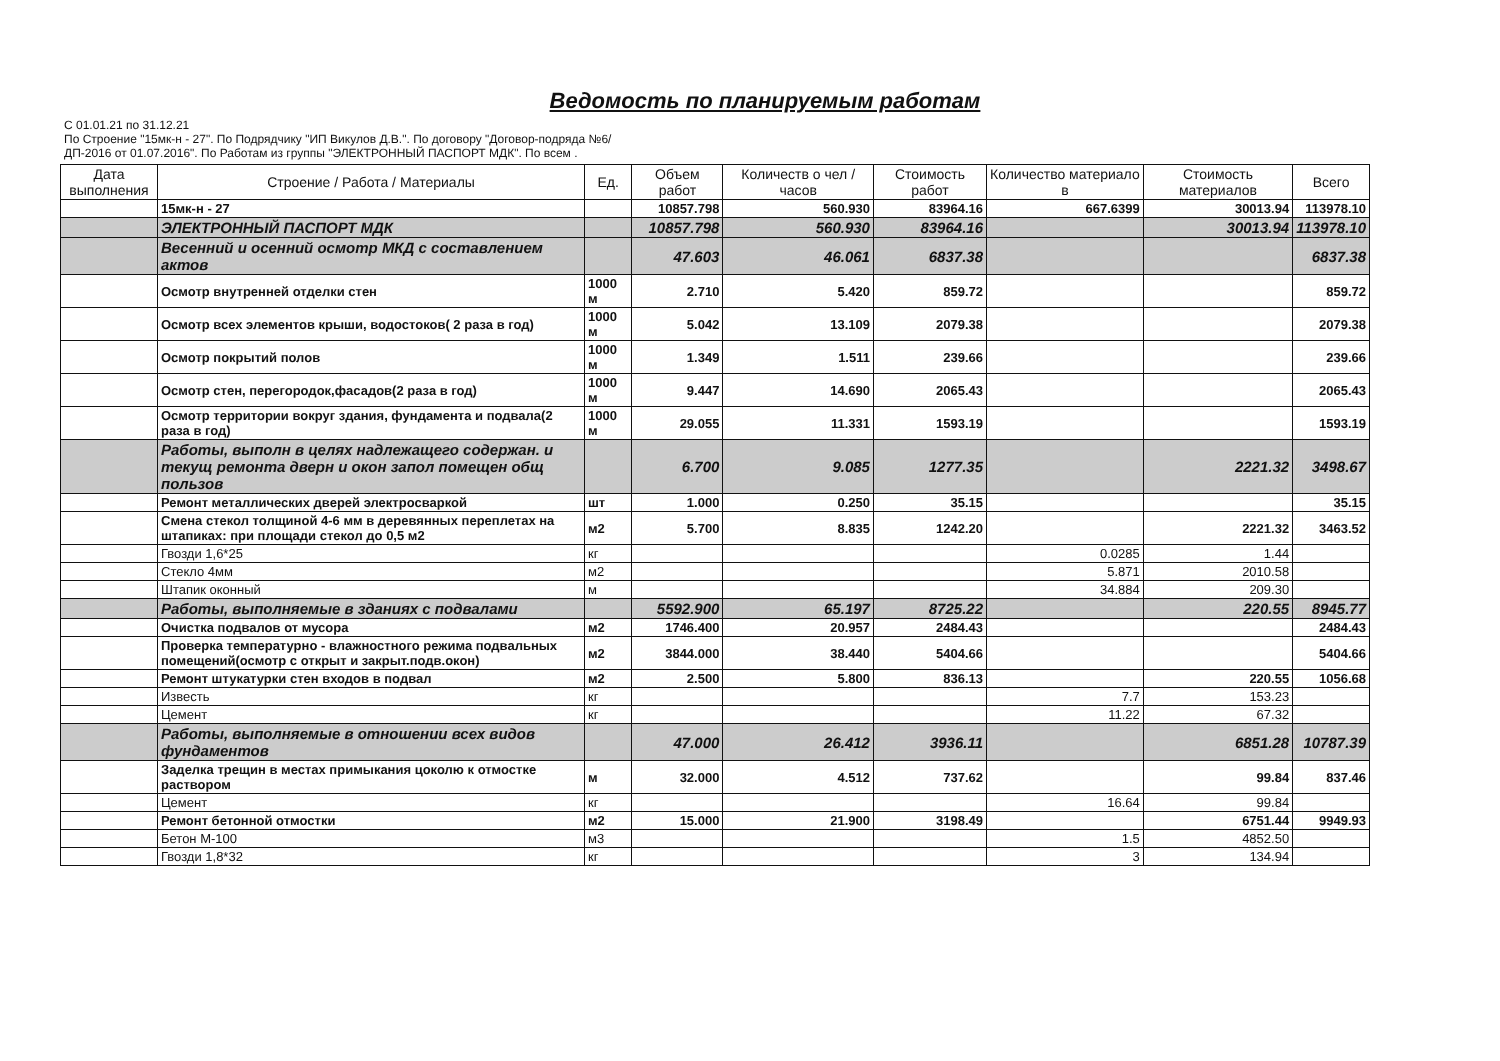Ведомость по планируемым работам
С 01.01.21 по 31.12.21
По Строение "15мк-н - 27". По Подрядчику "ИП Викулов Д.В.". По договору "Договор-подряда №6/ДП-2016 от 01.07.2016". По Работам из группы "ЭЛЕКТРОННЫЙ ПАСПОРТ МДК". По всем .
| Дата выполнения | Строение / Работа / Материалы | Ед. | Объем работ | Количеств о чел / часов | Стоимость работ | Количество материало в | Стоимость материалов | Всего |
| --- | --- | --- | --- | --- | --- | --- | --- | --- |
| | 15мк-н - 27 | | 10857.798 | 560.930 | 83964.16 | 667.6399 | 30013.94 | 113978.10 |
| | ЭЛЕКТРОННЫЙ ПАСПОРТ МДК | | 10857.798 | 560.930 | 83964.16 | | 30013.94 | 113978.10 |
| | Весенний и осенний осмотр МКД с составлением актов | | 47.603 | 46.061 | 6837.38 | | | 6837.38 |
| | Осмотр внутренней отделки стен | 1000 м | 2.710 | 5.420 | 859.72 | | | 859.72 |
| | Осмотр всех элементов крыши, водостоков( 2 раза в год) | 1000 м | 5.042 | 13.109 | 2079.38 | | | 2079.38 |
| | Осмотр покрытий полов | 1000 м | 1.349 | 1.511 | 239.66 | | | 239.66 |
| | Осмотр стен, перегородок,фасадов(2 раза в год) | 1000 м | 9.447 | 14.690 | 2065.43 | | | 2065.43 |
| | Осмотр территории вокруг здания, фундамента и подвала(2 раза в год) | 1000 м | 29.055 | 11.331 | 1593.19 | | | 1593.19 |
| | Работы, выполн в целях надлежащего содержан. и текущ ремонта дверн и окон запол помещен общ пользов | | 6.700 | 9.085 | 1277.35 | | 2221.32 | 3498.67 |
| | Ремонт металлических дверей электросваркой | шт | 1.000 | 0.250 | 35.15 | | | 35.15 |
| | Смена стекол толщиной 4-6 мм в деревянных переплетах на штапиках: при площади стекол до 0,5 м2 | м2 | 5.700 | 8.835 | 1242.20 | | 2221.32 | 3463.52 |
| | Гвозди 1,6*25 | кг | | | | 0.0285 | 1.44 | |
| | Стекло 4мм | м2 | | | | 5.871 | 2010.58 | |
| | Штапик оконный | м | | | | 34.884 | 209.30 | |
| | Работы, выполняемые в зданиях с подвалами | | 5592.900 | 65.197 | 8725.22 | | 220.55 | 8945.77 |
| | Очистка подвалов от мусора | м2 | 1746.400 | 20.957 | 2484.43 | | | 2484.43 |
| | Проверка температурно - влажностного режима подвальных помещений(осмотр с открыт и закрыт.подв.окон) | м2 | 3844.000 | 38.440 | 5404.66 | | | 5404.66 |
| | Ремонт штукатурки стен входов в подвал | м2 | 2.500 | 5.800 | 836.13 | | 220.55 | 1056.68 |
| | Известь | кг | | | | 7.7 | 153.23 | |
| | Цемент | кг | | | | 11.22 | 67.32 | |
| | Работы, выполняемые в отношении всех видов фундаментов | | 47.000 | 26.412 | 3936.11 | | 6851.28 | 10787.39 |
| | Заделка трещин в местах примыкания цоколю к отмостке раствором | м | 32.000 | 4.512 | 737.62 | | 99.84 | 837.46 |
| | Цемент | кг | | | | 16.64 | 99.84 | |
| | Ремонт бетонной отмостки | м2 | 15.000 | 21.900 | 3198.49 | | 6751.44 | 9949.93 |
| | Бетон М-100 | м3 | | | | 1.5 | 4852.50 | |
| | Гвозди 1,8*32 | кг | | | | 3 | 134.94 | |